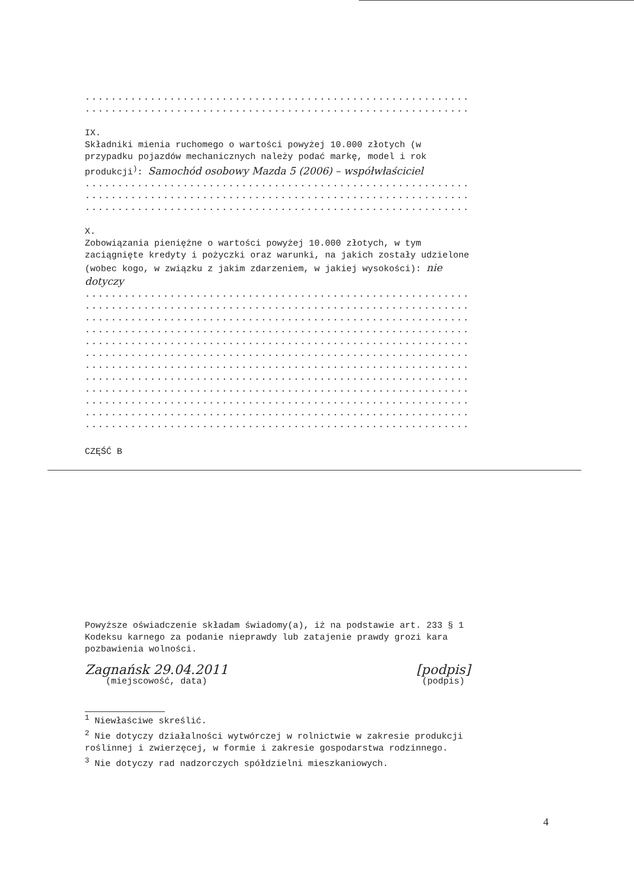................................................................
................................................................
IX.
Składniki mienia ruchomego o wartości powyżej 10.000 złotych (w przypadku pojazdów mechanicznych należy podać markę, model i rok produkcji<sup>)</sup>: Samochód osobowy Mazda 5 (2006) – współwłaściciel
................................................................
................................................................
................................................................
X.
Zobowiązania pieniężne o wartości powyżej 10.000 złotych, w tym zaciągnięte kredyty i pożyczki oraz warunki, na jakich zostały udzielone (wobec kogo, w związku z jakim zdarzeniem, w jakiej wysokości): nie dotyczy
................................................................
................................................................
................................................................
................................................................
................................................................
................................................................
................................................................
................................................................
................................................................
................................................................
................................................................
................................................................
CZĘŚĆ B
Powyższe oświadczenie składam świadomy(a), iż na podstawie art. 233 § 1 Kodeksu karnego za podanie nieprawdy lub zatajenie prawdy grozi kara pozbawienia wolności.
Zagnańsk 29.04.2011
(miejscowość, data)
[podpis]
(podpis)
<sup>1</sup> Niewłaściwe skreślić.
<sup>2</sup> Nie dotyczy działalności wytwórczej w rolnictwie w zakresie produkcji roślinnej i zwierzęcej, w formie i zakresie gospodarstwa rodzinnego.
<sup>3</sup> Nie dotyczy rad nadzorczych spółdzielni mieszkaniowych.
4